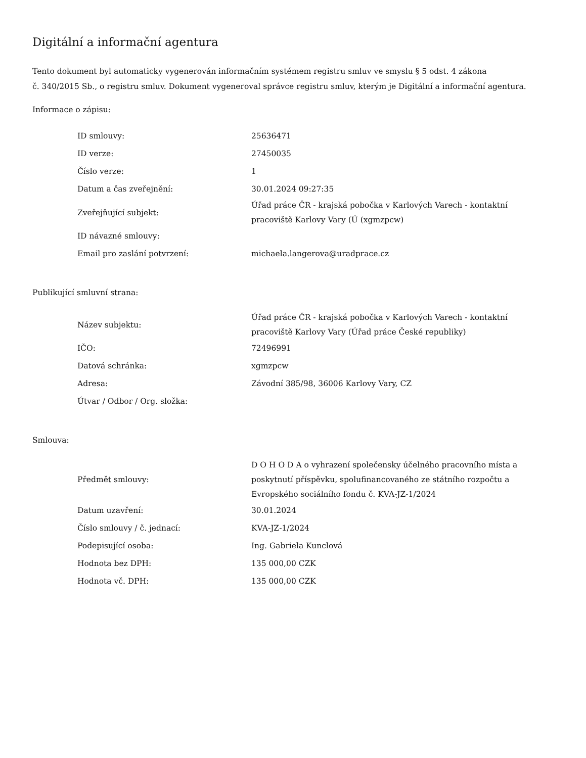Digitální a informační agentura
Tento dokument byl automaticky vygenerován informačním systémem registru smluv ve smyslu § 5 odst. 4 zákona
č. 340/2015 Sb., o registru smluv. Dokument vygeneroval správce registru smluv, kterým je Digitální a informační agentura.
Informace o zápisu:
| ID smlouvy: | 25636471 |
| ID verze: | 27450035 |
| Číslo verze: | 1 |
| Datum a čas zveřejnění: | 30.01.2024 09:27:35 |
| Zveřejňující subjekt: | Úřad práce ČR - krajská pobočka v Karlových Varech - kontaktní pracoviště Karlovy Vary (Ú (xgmzpcw) |
| ID návazné smlouvy: | |
| Email pro zaslání potvrzení: | michaela.langerova@uradprace.cz |
Publikující smluvní strana:
| Název subjektu: | Úřad práce ČR - krajská pobočka v Karlových Varech - kontaktní pracoviště Karlovy Vary (Úřad práce České republiky) |
| IČO: | 72496991 |
| Datová schránka: | xgmzpcw |
| Adresa: | Závodní 385/98, 36006 Karlovy Vary, CZ |
| Útvar / Odbor / Org. složka: | |
Smlouva:
| Předmět smlouvy: | D O H O D A o vyhrazení společensky účelného pracovního místa a poskytnutí příspěvku, spolufinancovaného ze státního rozpočtu a Evropského sociálního fondu č. KVA-JZ-1/2024 |
| Datum uzavření: | 30.01.2024 |
| Číslo smlouvy / č. jednací: | KVA-JZ-1/2024 |
| Podepisující osoba: | Ing. Gabriela Kunclová |
| Hodnota bez DPH: | 135 000,00 CZK |
| Hodnota vč. DPH: | 135 000,00 CZK |